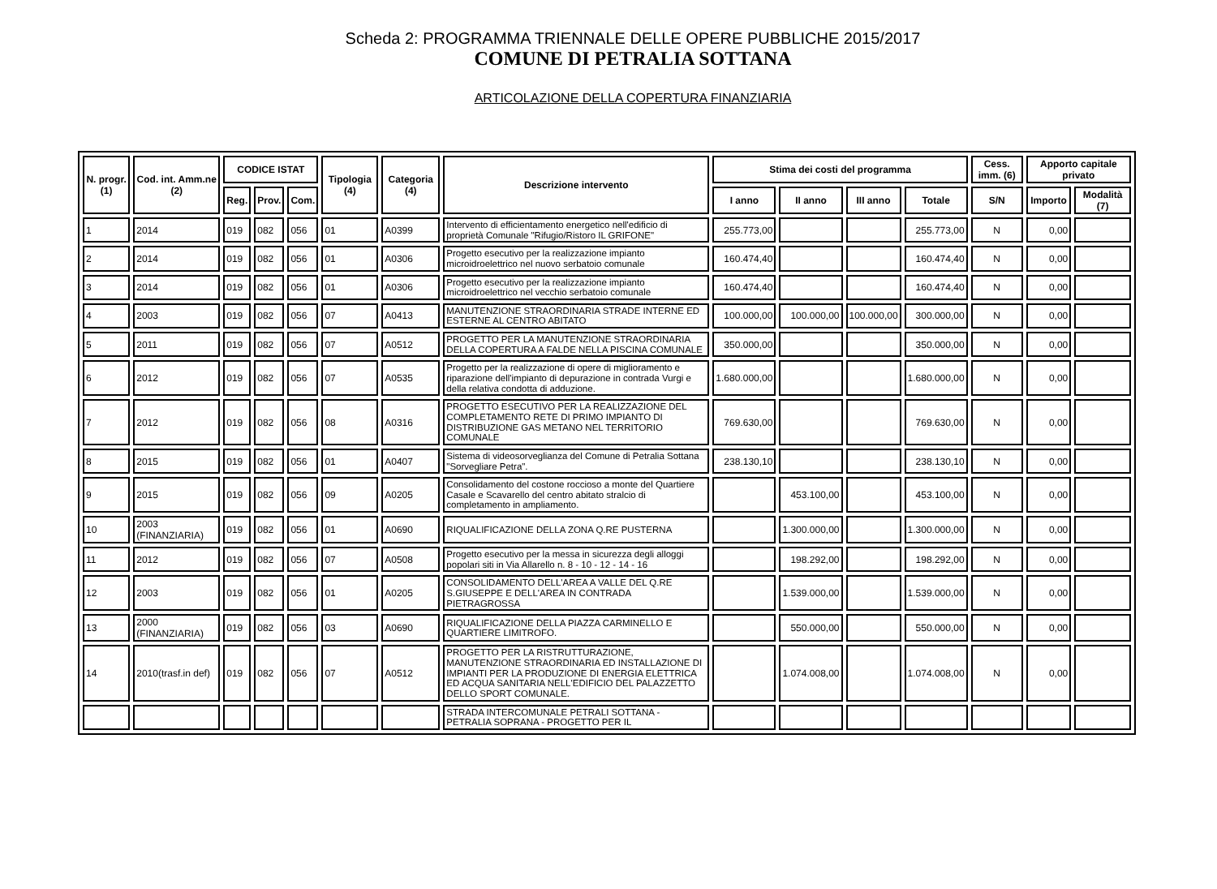Scheda 2: PROGRAMMA TRIENNALE DELLE OPERE PUBBLICHE 2015/2017
COMUNE DI PETRALIA SOTTANA
ARTICOLAZIONE DELLA COPERTURA FINANZIARIA
| N. progr. (1) | Cod. int. Amm.ne (2) | CODICE ISTAT | | | Tipologia (4) | Categoria (4) | Descrizione intervento | Stima dei costi del programma | | | | Cess. imm. (6) | Apporto capitale privato | |
| --- | --- | --- | --- | --- | --- | --- | --- | --- | --- | --- | --- | --- | --- | --- |
| | | Reg. | Prov. | Com. | | | | I anno | II anno | III anno | Totale | S/N | Importo | Modalità (7) |
| 1 | 2014 | 019 | 082 | 056 | 01 | A0399 | Intervento di efficientamento energetico nell'edificio di proprietà Comunale "Rifugio/Ristoro IL GRIFONE" | 255.773,00 | | | 255.773,00 | N | 0,00 | |
| 2 | 2014 | 019 | 082 | 056 | 01 | A0306 | Progetto esecutivo per la realizzazione impianto microidroelettrico nel nuovo serbatoio comunale | 160.474,40 | | | 160.474,40 | N | 0,00 | |
| 3 | 2014 | 019 | 082 | 056 | 01 | A0306 | Progetto esecutivo per la realizzazione impianto microidroelettrico nel vecchio serbatoio comunale | 160.474,40 | | | 160.474,40 | N | 0,00 | |
| 4 | 2003 | 019 | 082 | 056 | 07 | A0413 | MANUTENZIONE STRAORDINARIA STRADE INTERNE ED ESTERNE AL CENTRO ABITATO | 100.000,00 | 100.000,00 | 100.000,00 | 300.000,00 | N | 0,00 | |
| 5 | 2011 | 019 | 082 | 056 | 07 | A0512 | PROGETTO PER LA MANUTENZIONE STRAORDINARIA DELLA COPERTURA A FALDE NELLA PISCINA COMUNALE | 350.000,00 | | | 350.000,00 | N | 0,00 | |
| 6 | 2012 | 019 | 082 | 056 | 07 | A0535 | Progetto per la realizzazione di opere di miglioramento e riparazione dell'impianto di depurazione in contrada Vurgi e della relativa condotta di adduzione. | 1.680.000,00 | | | 1.680.000,00 | N | 0,00 | |
| 7 | 2012 | 019 | 082 | 056 | 08 | A0316 | PROGETTO ESECUTIVO PER LA REALIZZAZIONE DEL COMPLETAMENTO RETE DI PRIMO IMPIANTO DI DISTRIBUZIONE GAS METANO NEL TERRITORIO COMUNALE | 769.630,00 | | | 769.630,00 | N | 0,00 | |
| 8 | 2015 | 019 | 082 | 056 | 01 | A0407 | Sistema di videosorveglianza del Comune di Petralia Sottana "Sorvegliare Petra". | 238.130,10 | | | 238.130,10 | N | 0,00 | |
| 9 | 2015 | 019 | 082 | 056 | 09 | A0205 | Consolidamento del costone roccioso a monte del Quartiere Casale e Scavarello del centro abitato stralcio di completamento in ampliamento. | | 453.100,00 | | 453.100,00 | N | 0,00 | |
| 10 | 2003 (FINANZIARIA) | 019 | 082 | 056 | 01 | A0690 | RIQUALIFICAZIONE DELLA ZONA Q.RE PUSTERNA | | 1.300.000,00 | | 1.300.000,00 | N | 0,00 | |
| 11 | 2012 | 019 | 082 | 056 | 07 | A0508 | Progetto esecutivo per la messa in sicurezza degli alloggi popolari siti in Via Allarello n. 8 - 10 - 12 - 14 - 16 | | 198.292,00 | | 198.292,00 | N | 0,00 | |
| 12 | 2003 | 019 | 082 | 056 | 01 | A0205 | CONSOLIDAMENTO DELL'AREA A VALLE DEL Q.RE S.GIUSEPPE E DELL'AREA IN CONTRADA PIETRAGROSSA | | 1.539.000,00 | | 1.539.000,00 | N | 0,00 | |
| 13 | 2000 (FINANZIARIA) | 019 | 082 | 056 | 03 | A0690 | RIQUALIFICAZIONE DELLA PIAZZA CARMINELLO E QUARTIERE LIMITROFO. | | 550.000,00 | | 550.000,00 | N | 0,00 | |
| 14 | 2010(trasf.in def) | 019 | 082 | 056 | 07 | A0512 | PROGETTO PER LA RISTRUTTURAZIONE, MANUTENZIONE STRAORDINARIA ED INSTALLAZIONE DI IMPIANTI PER LA PRODUZIONE DI ENERGIA ELETTRICA ED ACQUA SANITARIA NELL'EDIFICIO DEL PALAZZETTO DELLO SPORT COMUNALE. | | 1.074.008,00 | | 1.074.008,00 | N | 0,00 | |
| | | | | | | | STRADA INTERCOMUNALE PETRALI SOTTANA - PETRALIA SOPRANA - PROGETTO PER IL | | | | | | | |